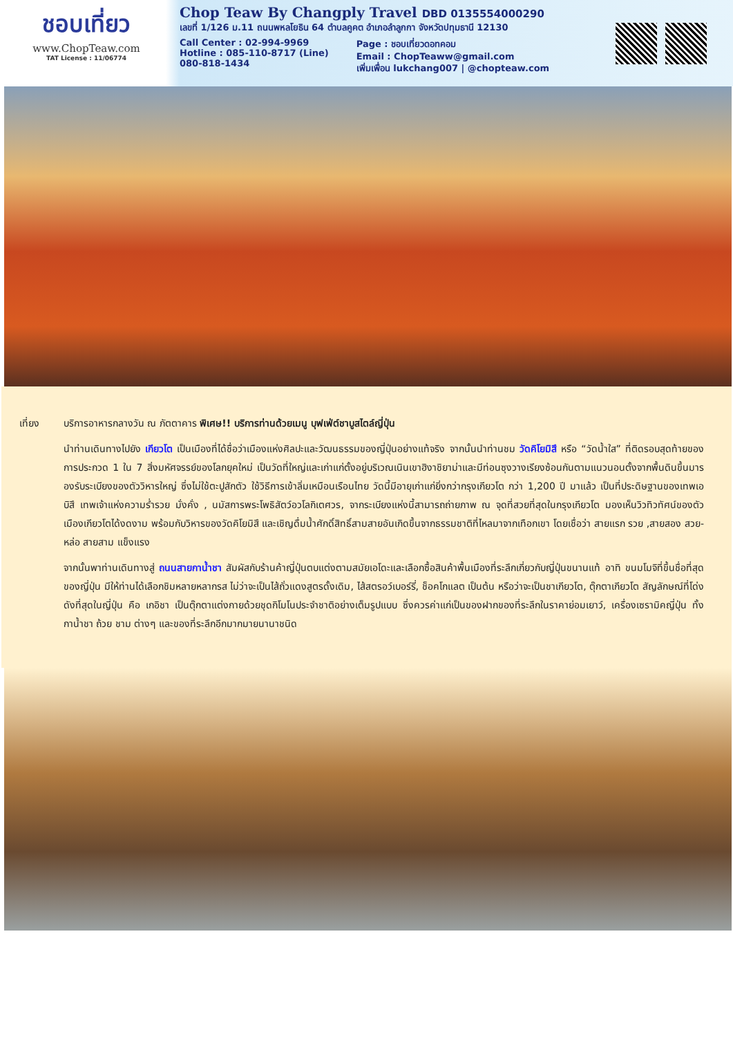ชอบเที่ยว
www.ChopTeaw.com
TAT License : 11/06774
Chop Teaw By Changply Travel DBD 0135554000290
เลขที่ 1/126 ม.11 ถนนพหลโยธิน 64 ตำบลคูคต อำเภอลำลูกกา จังหวัดปทุมธานี 12130
Call Center : 02-994-9969
Hotline : 085-110-8717 (Line)
080-818-1434
Page : ชอบเที่ยวดอทคอม
Email : ChopTeaww@gmail.com
เพิ่มเพื่อน lukchang007 | @chopteaw.com
เที่ยง บริการอาหารกลางวัน ณ ภัตตาคาร พิเศษ!! บริการท่านด้วยเมนู บุฟเฟ่ต์ชาบูสไตล์ญี่ปุ่น
นำท่านเดินทางไปยัง เกียวโต เป็นเมืองที่ได้ชื่อว่าเมืองแห่งศิลปะและวัฒนธรรมของญี่ปุ่นอย่างแท้จริง จากนั้นนำท่านชม วัดคิโยมิสึ หรือ “วัดน้ำใส” ที่ติดรอบสุดท้ายของการประกวด 1 ใน 7 สิ่งมหัศจรรย์ของโลกยุคใหม่ เป็นวัดที่ใหญ่และเก่าแก่ตั้งอยู่บริเวณเนินเขาฮิงาชิยาม่าและมีท่อนซุงวางเรียงซ้อนกันตามแนวนอนตั้งจากพื้นดินขึ้นมารองรับระเบียงของตัววิหารใหญ่ ซึ่งไม่ใช้ตะปูสักตัว ใช้วิธีการเข้าลิ่มเหมือนเรือนไทย วัดนี้มีอายุเก่าแก่ยิ่งกว่ากรุงเกียวโต กว่า 1,200 ปี มาแล้ว เป็นที่ประดิษฐานของเทพเอบิสึ เทพเจ้าแห่งความร่ำรวย มั่งคั่ง , นมัสการพระโพธิสัตว์อวโลกิเตศวร, จากระเบียงแห่งนี้สามารถถ่ายภาพ ณ จุดที่สวยที่สุดในกรุงเกียวโต มองเห็นวิวทิวทัศน์ของตัวเมืองเกียวโตได้งดงาม พร้อมกับวิหารของวัดคิโยมิสึ และเชิญดื่มน้ำศักดิ์สิทธิ์สามสายอันเกิดขึ้นจากธรรมชาติที่ไหลมาจากเทือกเขา โดยเชื่อว่า สายแรก รวย ,สายสอง สวย-หล่อ สายสาม แข็งแรง
จากนั้นพาท่านเดินทางสู่ ถนนสายกาน้ำชา สัมผัสกับร้านค้าญี่ปุ่นตบแต่งตามสมัยเอโดะและเลือกซื้อสินค้าพื้นเมืองที่ระลึกเกี่ยวกับญี่ปุ่นขนานแท้ อาทิ ขนมโมจิที่ขึ้นชื่อที่สุดของญี่ปุ่น มีให้ท่านได้เลือกชิมหลายหลากรส ไม่ว่าจะเป็นไส้ถั่วแดงสูตรดั้งเดิม, ไส้สตรอว์เบอร์รี่, ช็อคโกแลต เป็นต้น หรือว่าจะเป็นชาเกียวโต, ตุ๊กตาเกียวโต สัญลักษณ์ที่โด่งดังที่สุดในญี่ปุ่น คือ เกอิชา เป็นตุ๊กตาแต่งกายด้วยชุดกิโมโนประจำชาติอย่างเต็มรูปแบบ ซึ่งควรค่าแก่เป็นของฝากของที่ระลึกในราคาย่อมเยาว์, เครื่องเซรามิคญี่ปุ่น ทั้งกาน้ำชา ถ้วย ชาม ต่างๆ และของที่ระลึกอีกมากมายนานาชนิด